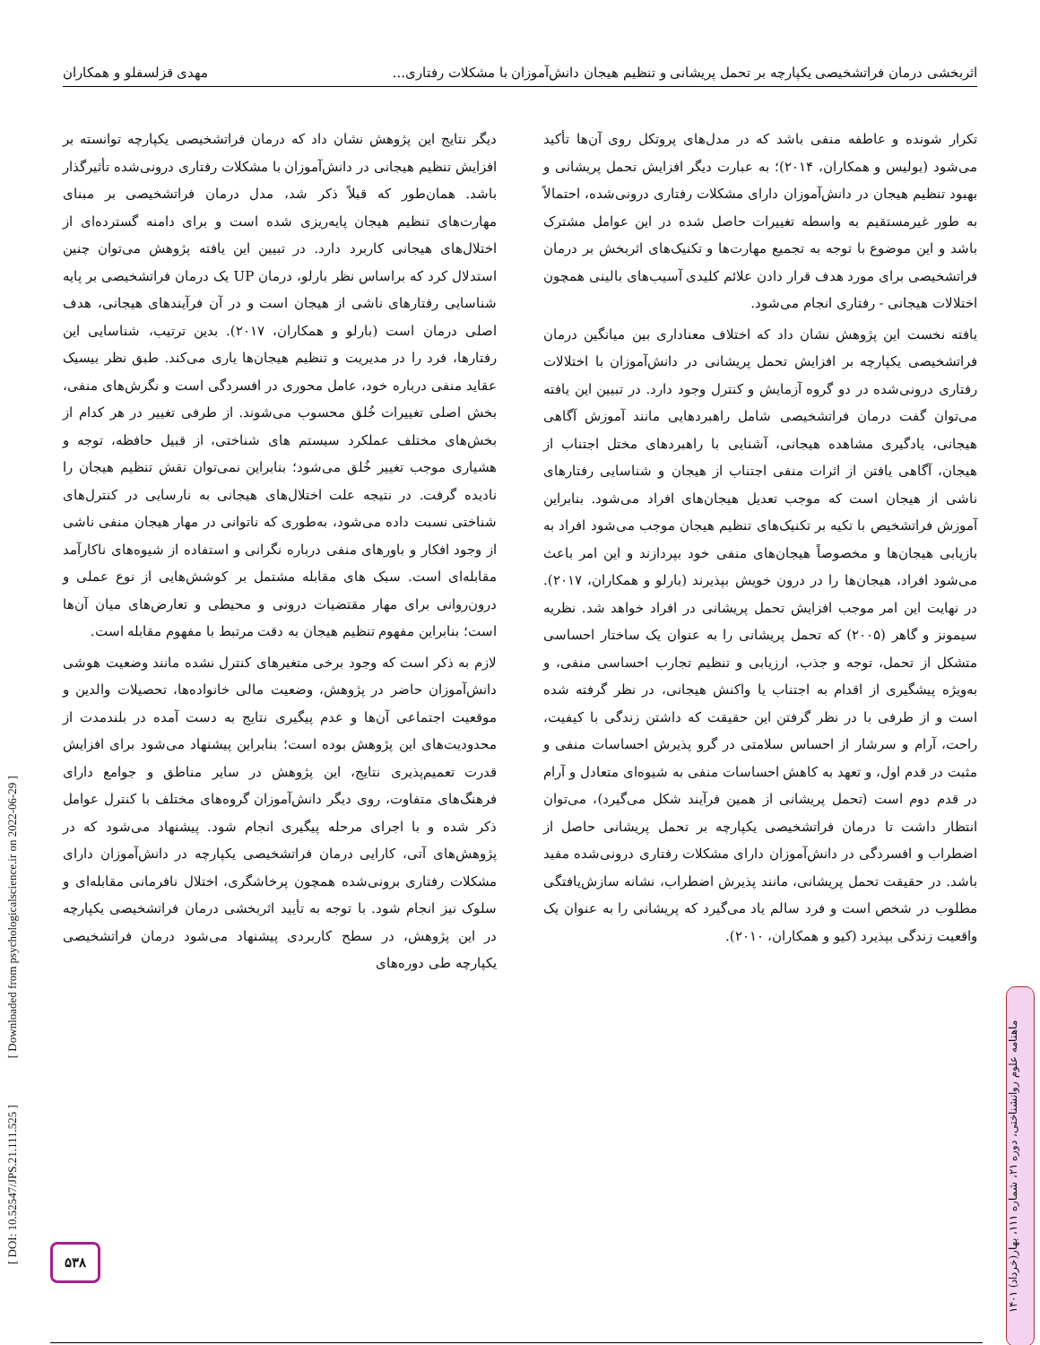اثربخشی درمان فراتشخیصی یکپارچه بر تحمل پریشانی و تنظیم هیجان دانش‌آموزان با مشکلات رفتاری... مهدی قزلسفلو و همکاران
تکرار شونده و عاطفه منفی باشد که در مدل‌های پروتکل روی آن‌ها تأکید می‌شود (بولیس و همکاران، ۲۰۱۴)؛ به عبارت دیگر افزایش تحمل پریشانی و بهبود تنظیم هیجان در دانش‌آموزان دارای مشکلات رفتاری درونی‌شده، احتمالاً به طور غیرمستقیم به واسطه تغییرات حاصل شده در این عوامل مشترک باشد و این موضوع با توجه به تجمیع مهارت‌ها و تکنیک‌های اثربخش بر درمان فراتشخیصی برای مورد هدف قرار دادن علائم کلیدی آسیب‌های بالینی همچون اختلالات هیجانی - رفتاری انجام می‌شود.
یافته نخست این پژوهش نشان داد که اختلاف معناداری بین میانگین درمان فراتشخیصی یکپارچه بر افزایش تحمل پریشانی در دانش‌آموزان با اختلالات رفتاری درونی‌شده در دو گروه آزمایش و کنترل وجود دارد. در تبیین این یافته می‌توان گفت درمان فراتشخیصی شامل راهبردهایی مانند آموزش آگاهی هیجانی، یادگیری مشاهده هیجانی، آشنایی با راهبردهای مختل اجتناب از هیجان، آگاهی یافتن از اثرات منفی اجتناب از هیجان و شناسایی رفتارهای ناشی از هیجان است که موجب تعدیل هیجان‌های افراد می‌شود. بنابراین آموزش فراتشخیص با تکیه بر تکنیک‌های تنظیم هیجان موجب می‌شود افراد به بازیابی هیجان‌ها و مخصوصاً هیجان‌های منفی خود بپردازند و این امر باعث می‌شود افراد، هیجان‌ها را در درون خویش بپذیرند (بارلو و همکاران، ۲۰۱۷). در نهایت این امر موجب افزایش تحمل پریشانی در افراد خواهد شد. نظریه سیمونز و گاهر (۲۰۰۵) که تحمل پریشانی را به عنوان یک ساختار احساسی متشکل از تحمل، توجه و جذب، ارزیابی و تنظیم تجارب احساسی منفی، و به‌ویژه پیشگیری از اقدام به اجتناب یا واکنش هیجانی، در نظر گرفته شده است و از طرفی با در نظر گرفتن این حقیقت که داشتن زندگی با کیفیت، راحت، آرام و سرشار از احساس سلامتی در گرو پذیرش احساسات منفی و مثبت در قدم اول، و تعهد به کاهش احساسات منفی به شیوه‌ای متعادل و آرام در قدم دوم است (تحمل پریشانی از همین فرآیند شکل می‌گیرد)، می‌توان انتظار داشت تا درمان فراتشخیصی یکپارچه بر تحمل پریشانی حاصل از اضطراب و افسردگی در دانش‌آموزان دارای مشکلات رفتاری درونی‌شده مفید باشد. در حقیقت تحمل پریشانی، مانند پذیرش اضطراب، نشانه سازش‌یافتگی مطلوب در شخص است و فرد سالم یاد می‌گیرد که پریشانی را به عنوان یک واقعیت زندگی بپذیرد (کیو و همکاران، ۲۰۱۰).
دیگر نتایج این پژوهش نشان داد که درمان فراتشخیصی یکپارچه توانسته بر افزایش تنظیم هیجانی در دانش‌آموزان با مشکلات رفتاری درونی‌شده تأثیرگذار باشد. همان‌طور که قبلاً ذکر شد، مدل درمان فراتشخیصی بر مبنای مهارت‌های تنظیم هیجان پایه‌ریزی شده است و برای دامنه گسترده‌ای از اختلال‌های هیجانی کاربرد دارد. در تبیین این یافته پژوهش می‌توان چنین استدلال کرد که براساس نظر بارلو، درمان UP یک درمان فراتشخیصی بر پایه شناسایی رفتارهای ناشی از هیجان است و در آن فرآیندهای هیجانی، هدف اصلی درمان است (بارلو و همکاران، ۲۰۱۷). بدین ترتیب، شناسایی این رفتارها، فرد را در مدیریت و تنظیم هیجان‌ها یاری می‌کند. طبق نظر بیسیک عقاید منفی درباره خود، عامل محوری در افسردگی است و نگرش‌های منفی، بخش اصلی تغییرات خُلق محسوب می‌شوند. از طرفی تغییر در هر کدام از بخش‌های مختلف عملکرد سیستم های شناختی، از قبیل حافظه، توجه و هشیاری موجب تغییر خُلق می‌شود؛ بنابراین نمی‌توان نقش تنظیم هیجان را نادیده گرفت. در نتیجه علت اختلال‌های هیجانی به نارسایی در کنترل‌های شناختی نسبت داده می‌شود، به‌طوری که ناتوانی در مهار هیجان منفی ناشی از وجود افکار و باورهای منفی درباره نگرانی و استفاده از شیوه‌های ناکارآمد مقابله‌ای است. سبک های مقابله مشتمل بر کوشش‌هایی از نوع عملی و درون‌روانی برای مهار مقتضیات درونی و محیطی و تعارض‌های میان آن‌ها است؛ بنابراین مفهوم تنظیم هیجان به دقت مرتبط با مفهوم مقابله است.
لازم به ذکر است که وجود برخی متغیرهای کنترل نشده مانند وضعیت هوشی دانش‌آموزان حاضر در پژوهش، وضعیت مالی خانواده‌ها، تحصیلات والدین و موقعیت اجتماعی آن‌ها و عدم پیگیری نتایج به دست آمده در بلندمدت از محدودیت‌های این پژوهش بوده است؛ بنابراین پیشنهاد می‌شود برای افزایش قدرت تعمیم‌پذیری نتایج، این پژوهش در سایر مناطق و جوامع دارای فرهنگ‌های متفاوت، روی دیگر دانش‌آموزان گروه‌های مختلف با کنترل عوامل ذکر شده و با اجرای مرحله پیگیری انجام شود. پیشنهاد می‌شود که در پژوهش‌های آتی، کارایی درمان فراتشخیصی یکپارچه در دانش‌آموزان دارای مشکلات رفتاری برونی‌شده همچون پرخاشگری، اختلال نافرمانی مقابله‌ای و سلوک نیز انجام شود. با توجه به تأیید اثربخشی درمان فراتشخیصی یکپارچه در این پژوهش، در سطح کاربردی پیشنهاد می‌شود درمان فراتشخیصی یکپارچه طی دوره‌های
[ DOI: 10.52547/JPS.21.111.525 ] [ Downloaded from psychologicalscience.ir on 2022-06-29 ]
ماهنامه علوم روانشناختی، دوره ۲۱، شماره ۱۱۱، بهار(خرداد) ۱۴۰۱
۵۳۸